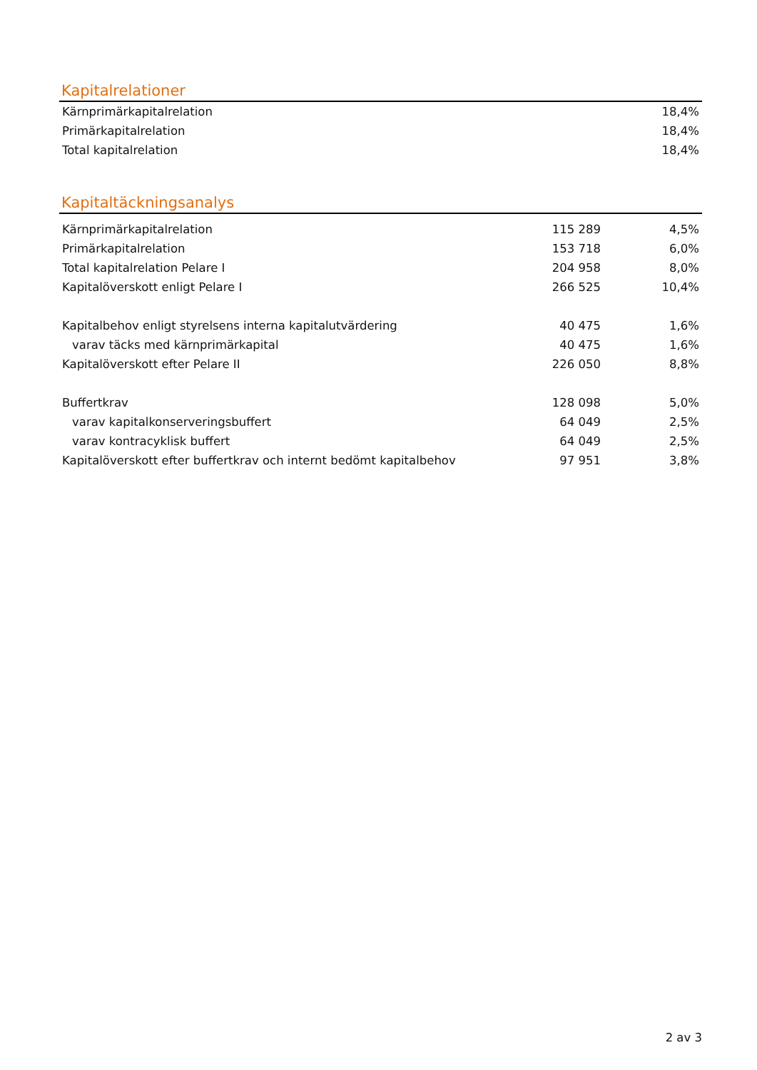Kapitalrelationer
| Kärnprimärkapitalrelation | 18,4% |
| Primärkapitalrelation | 18,4% |
| Total kapitalrelation | 18,4% |
Kapitaltäckningsanalys
| Kärnprimärkapitalrelation | 115 289 | 4,5% |
| Primärkapitalrelation | 153 718 | 6,0% |
| Total kapitalrelation Pelare I | 204 958 | 8,0% |
| Kapitalöverskott enligt Pelare I | 266 525 | 10,4% |
| Kapitalbehov enligt styrelsens interna kapitalutvärdering | 40 475 | 1,6% |
| varav täcks med kärnprimärkapital | 40 475 | 1,6% |
| Kapitalöverskott efter Pelare II | 226 050 | 8,8% |
| Buffertkrav | 128 098 | 5,0% |
| varav kapitalkonserveringsbuffert | 64 049 | 2,5% |
| varav kontracyklisk buffert | 64 049 | 2,5% |
| Kapitalöverskott efter buffertkrav och internt bedömt kapitalbehov | 97 951 | 3,8% |
2 av 3